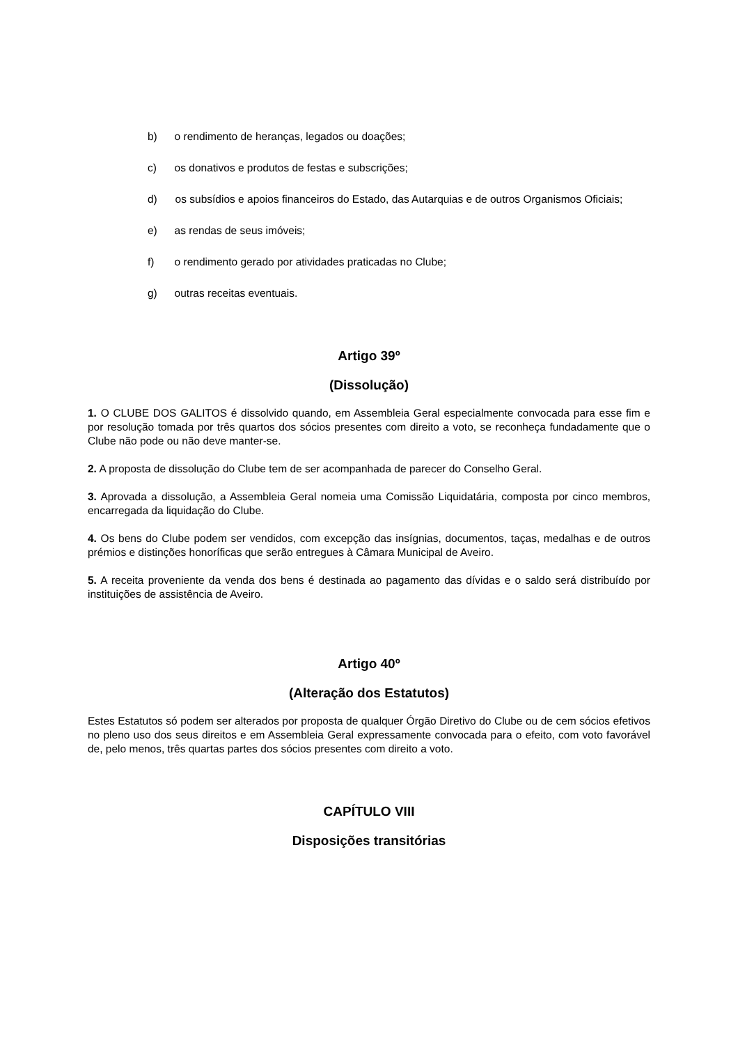b) o rendimento de heranças, legados ou doações;
c) os donativos e produtos de festas e subscrições;
d) os subsídios e apoios financeiros do Estado, das Autarquias e de outros Organismos Oficiais;
e) as rendas de seus imóveis;
f) o rendimento gerado por atividades praticadas no Clube;
g) outras receitas eventuais.
Artigo 39º
(Dissolução)
1. O CLUBE DOS GALITOS é dissolvido quando, em Assembleia Geral especialmente convocada para esse fim e por resolução tomada por três quartos dos sócios presentes com direito a voto, se reconheça fundadamente que o Clube não pode ou não deve manter-se.
2. A proposta de dissolução do Clube tem de ser acompanhada de parecer do Conselho Geral.
3. Aprovada a dissolução, a Assembleia Geral nomeia uma Comissão Liquidatária, composta por cinco membros, encarregada da liquidação do Clube.
4. Os bens do Clube podem ser vendidos, com excepção das insígnias, documentos, taças, medalhas e de outros prémios e distinções honoríficas que serão entregues à Câmara Municipal de Aveiro.
5. A receita proveniente da venda dos bens é destinada ao pagamento das dívidas e o saldo será distribuído por instituições de assistência de Aveiro.
Artigo 40º
(Alteração dos Estatutos)
Estes Estatutos só podem ser alterados por proposta de qualquer Órgão Diretivo do Clube ou de cem sócios efetivos no pleno uso dos seus direitos e em Assembleia Geral expressamente convocada para o efeito, com voto favorável de, pelo menos, três quartas partes dos sócios presentes com direito a voto.
CAPÍTULO VIII
Disposições transitórias